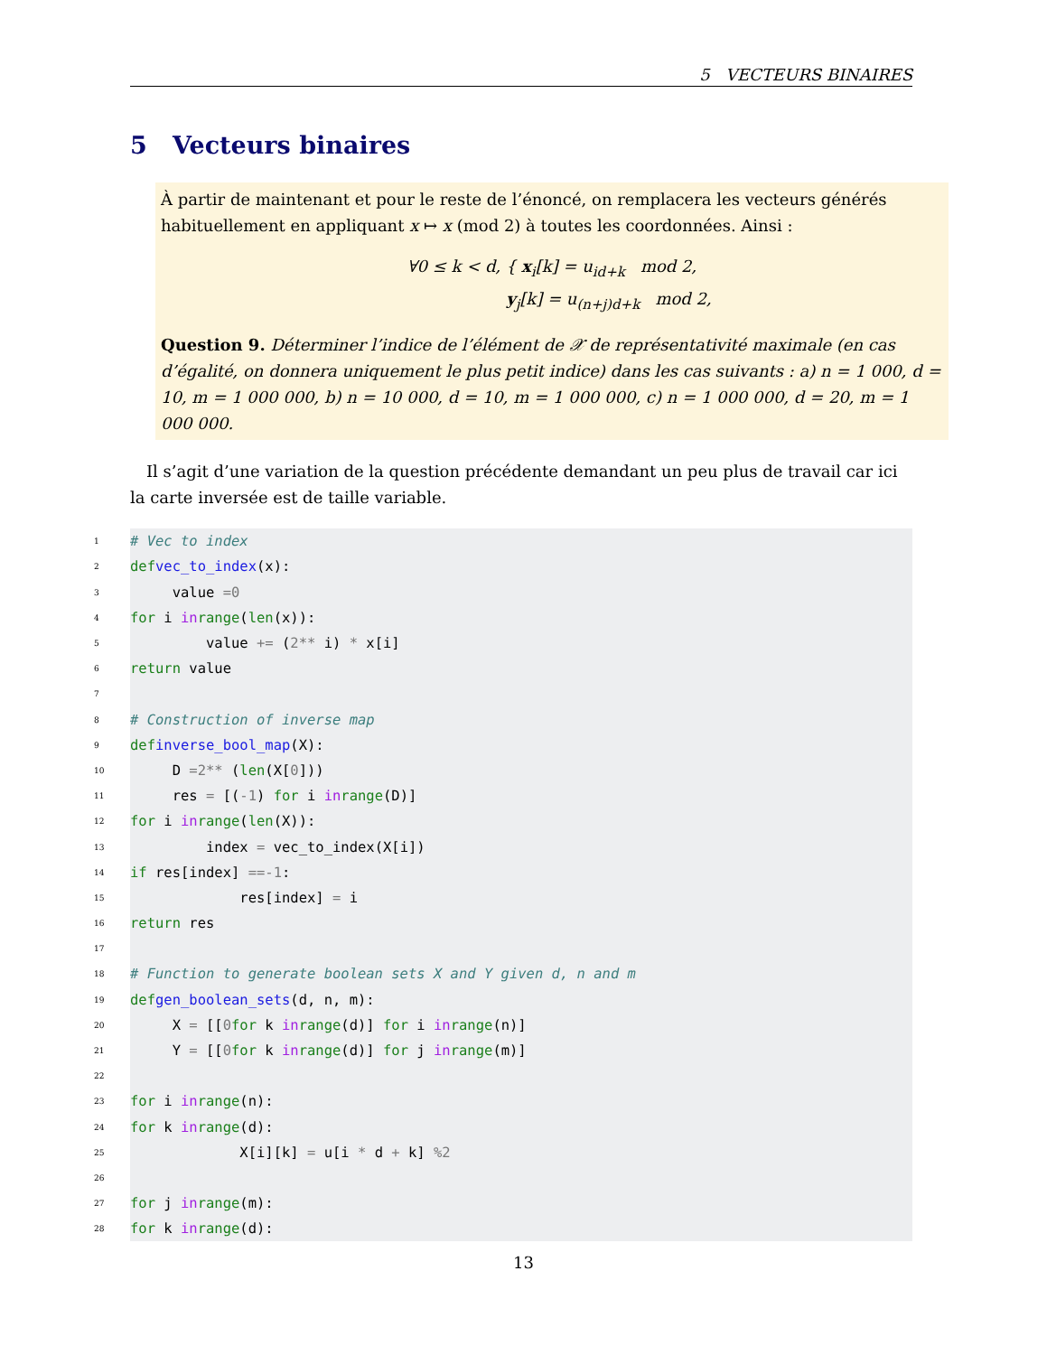5 VECTEURS BINAIRES
5 Vecteurs binaires
À partir de maintenant et pour le reste de l’énoncé, on remplacera les vecteurs générés habituellement en appliquant x ↦ x (mod 2) à toutes les coordonnées. Ainsi :
∀0 ≤ k < d, { x<sub>i</sub>[k] = u<sub>id+k</sub> mod 2,
y<sub>j</sub>[k] = u<sub>(n+j)d+k</sub> mod 2,
Question 9. Déterminer l’indice de l’élément de 𝒳 de représentativité maximale (en cas d’égalité, on donnera uniquement le plus petit indice) dans les cas suivants : a) n = 1 000, d = 10, m = 1 000 000, b) n = 10 000, d = 10, m = 1 000 000, c) n = 1 000 000, d = 20, m = 1 000 000.
Il s’agit d’une variation de la question précédente demandant un peu plus de travail car ici la carte inversée est de taille variable.
1 # Vec to index
2 def vec_to_index (x):
3 value = 0
4 for i in range (len (x)):
5 value += (2 ** i) * x[i]
6 return value
7
8 # Construction of inverse map
9 def inverse_bool_map (X):
10 D = 2 ** (len (X[0]))
11 res = [(-1) for i in range (D)]
12 for i in range (len (X)):
13 index = vec_to_index(X[i])
14 if res[index] == -1:
15 res[index] = i
16 return res
17
18 # Function to generate boolean sets X and Y given d, n and m
19 def gen_boolean_sets (d, n, m):
20 X = [[0 for k in range (d)] for i in range (n)]
21 Y = [[0 for k in range (d)] for j in range (m)]
22
23 for i in range (n):
24 for k in range (d):
25 X[i][k] = u[i * d + k] % 2
26
27 for j in range (m):
28 for k in range (d):
13